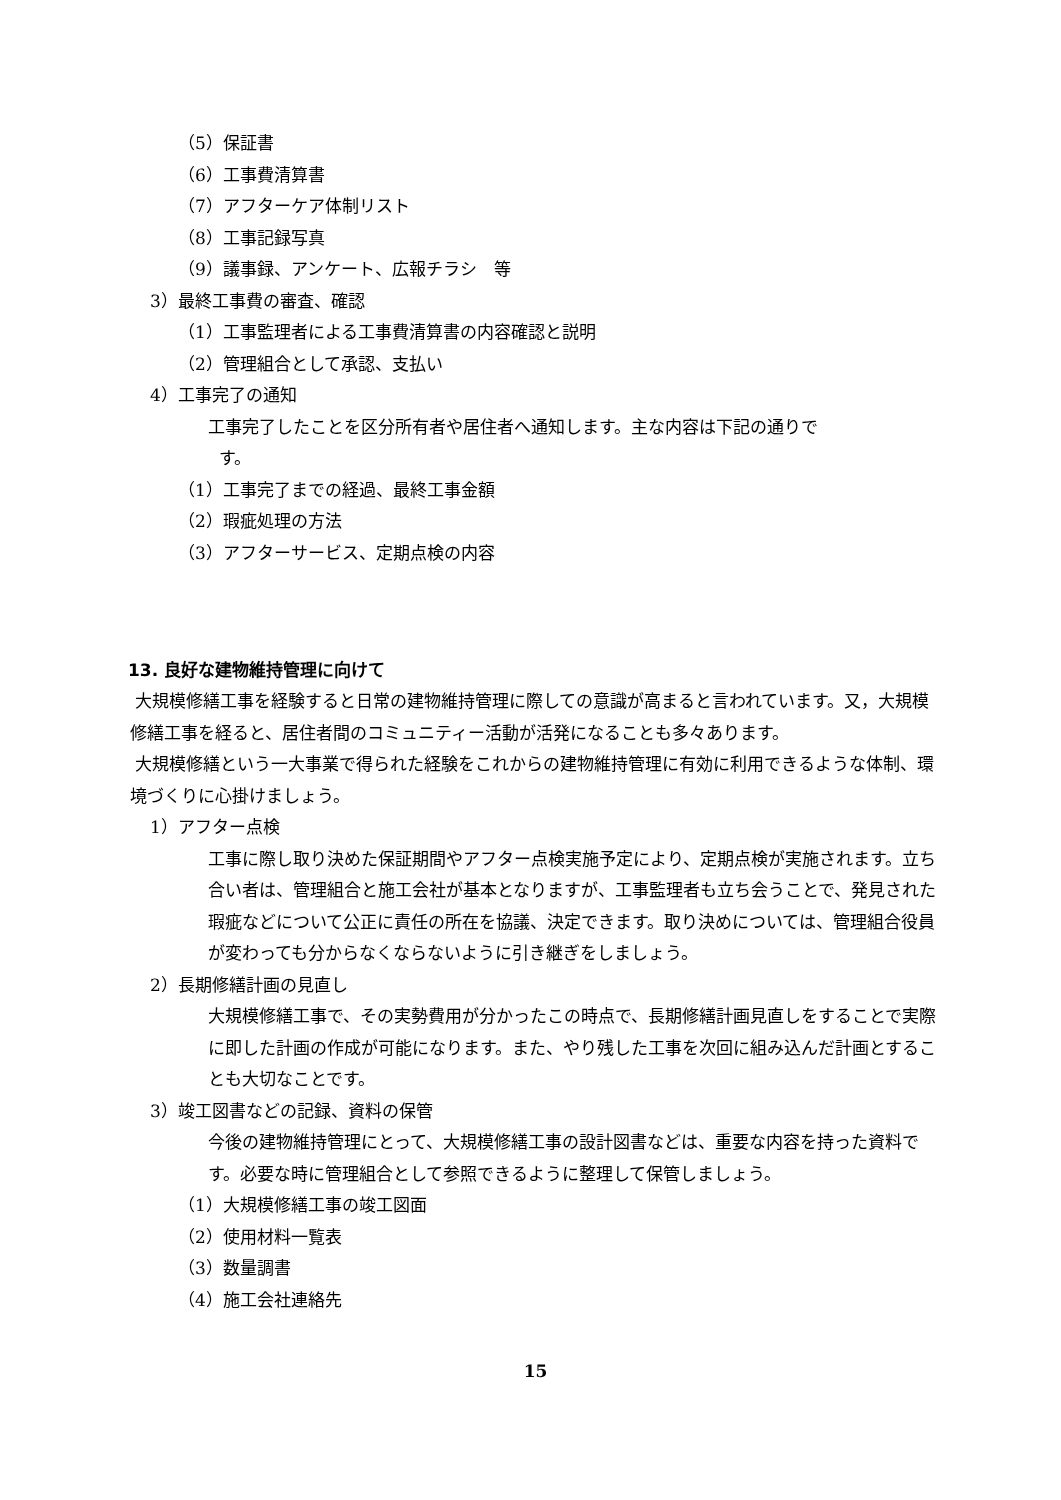（5）保証書
（6）工事費清算書
（7）アフターケア体制リスト
（8）工事記録写真
（9）議事録、アンケート、広報チラシ　等
3）最終工事費の審査、確認
（1）工事監理者による工事費清算書の内容確認と説明
（2）管理組合として承認、支払い
4）工事完了の通知
工事完了したことを区分所有者や居住者へ通知します。主な内容は下記の通りで
す。
（1）工事完了までの経過、最終工事金額
（2）瑕疵処理の方法
（3）アフターサービス、定期点検の内容
13. 良好な建物維持管理に向けて
大規模修繕工事を経験すると日常の建物維持管理に際しての意識が高まると言われています。又，大規模修繕工事を経ると、居住者間のコミュニティー活動が活発になることも多々あります。
大規模修繕という一大事業で得られた経験をこれからの建物維持管理に有効に利用できるような体制、環境づくりに心掛けましょう。
1）アフター点検
工事に際し取り決めた保証期間やアフター点検実施予定により、定期点検が実施されます。立ち合い者は、管理組合と施工会社が基本となりますが、工事監理者も立ち会うことで、発見された瑕疵などについて公正に責任の所在を協議、決定できます。取り決めについては、管理組合役員が変わっても分からなくならないように引き継ぎをしましょう。
2）長期修繕計画の見直し
大規模修繕工事で、その実勢費用が分かったこの時点で、長期修繕計画見直しをすることで実際に即した計画の作成が可能になります。また、やり残した工事を次回に組み込んだ計画とすることも大切なことです。
3）竣工図書などの記録、資料の保管
今後の建物維持管理にとって、大規模修繕工事の設計図書などは、重要な内容を持った資料です。必要な時に管理組合として参照できるように整理して保管しましょう。
（1）大規模修繕工事の竣工図面
（2）使用材料一覧表
（3）数量調書
（4）施工会社連絡先
15